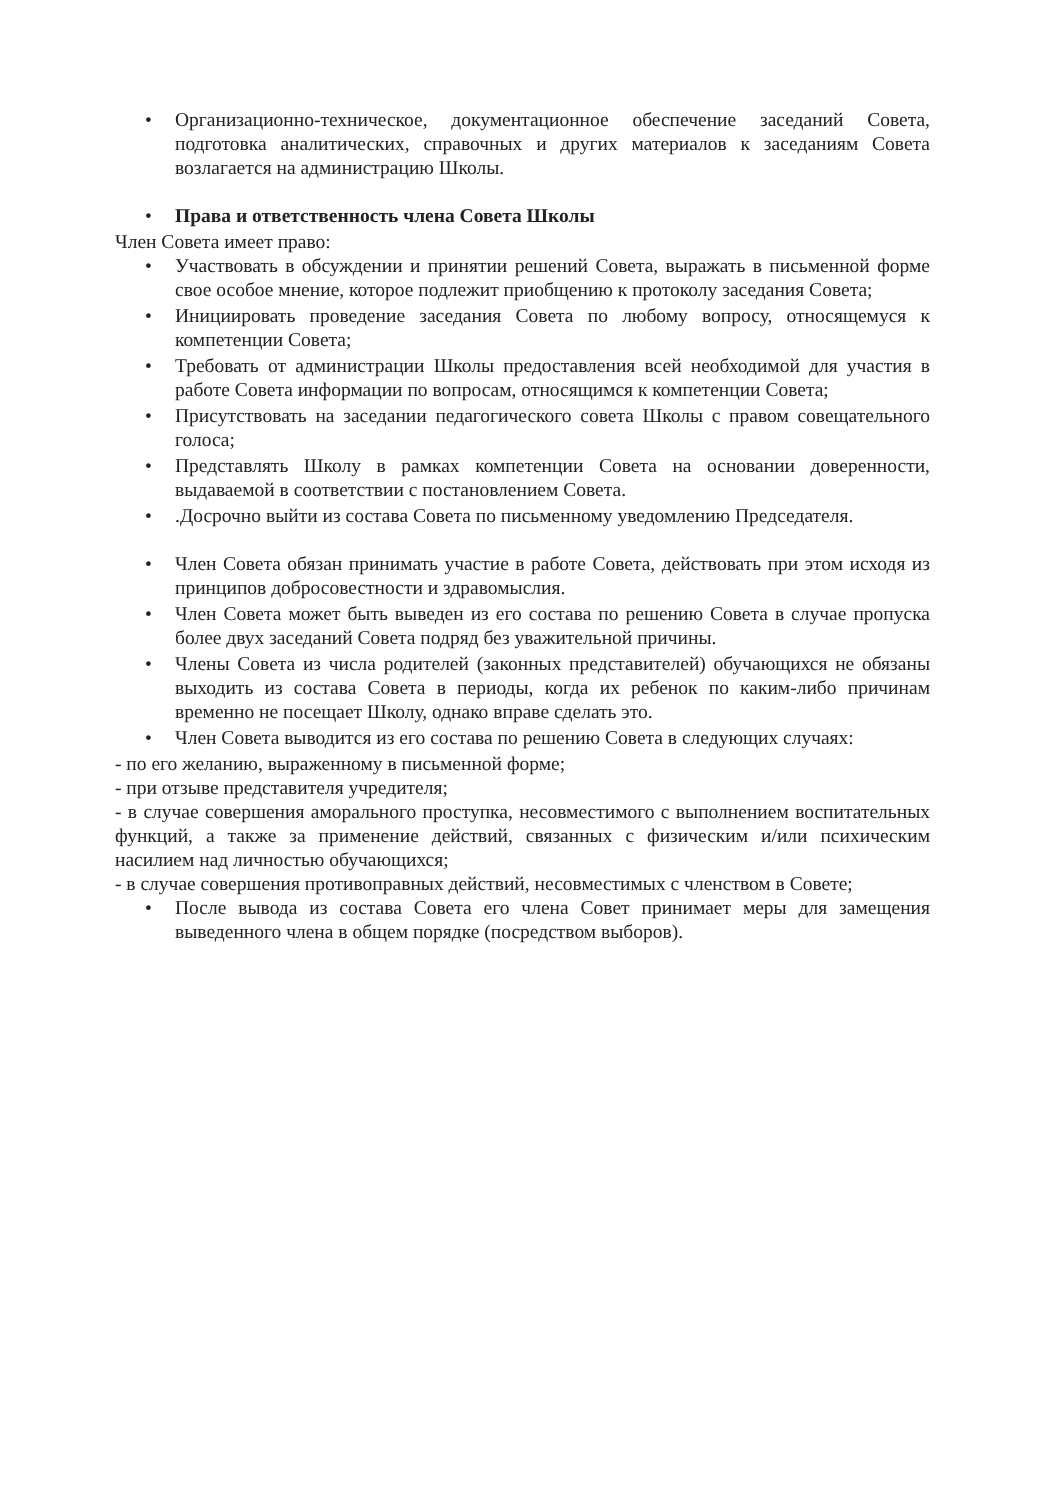• Организационно-техническое, документационное обеспечение заседаний Совета, подготовка аналитических, справочных и других материалов к заседаниям Совета возлагается на администрацию Школы.
• Права и ответственность члена Совета Школы
Член Совета имеет право:
• Участвовать в обсуждении и принятии решений Совета, выражать в письменной форме свое особое мнение, которое подлежит приобщению к протоколу заседания Совета;
• Инициировать проведение заседания Совета по любому вопросу, относящемуся к компетенции Совета;
• Требовать от администрации Школы предоставления всей необходимой для участия в работе Совета информации по вопросам, относящимся к компетенции Совета;
• Присутствовать на заседании педагогического совета Школы с правом совещательного голоса;
• Представлять Школу в рамках компетенции Совета на основании доверенности, выдаваемой в соответствии с постановлением Совета.
•.Досрочно выйти из состава Совета по письменному уведомлению Председателя.
• Член Совета обязан принимать участие в работе Совета, действовать при этом исходя из принципов добросовестности и здравомыслия.
• Член Совета может быть выведен из его состава по решению Совета в случае пропуска более двух заседаний Совета подряд без уважительной причины.
• Члены Совета из числа родителей (законных представителей) обучающихся не обязаны выходить из состава Совета в периоды, когда их ребенок по каким-либо причинам временно не посещает Школу, однако вправе сделать это.
• Член Совета выводится из его состава по решению Совета в следующих случаях:
- по его желанию, выраженному в письменной форме;
- при отзыве представителя учредителя;
- в случае совершения аморального проступка, несовместимого с выполнением воспитательных функций, а также за применение действий, связанных с физическим и/или психическим насилием над личностью обучающихся;
- в случае совершения противоправных действий, несовместимых с членством в Совете;
• После вывода из состава Совета его члена Совет принимает меры для замещения выведенного члена в общем порядке (посредством выборов).